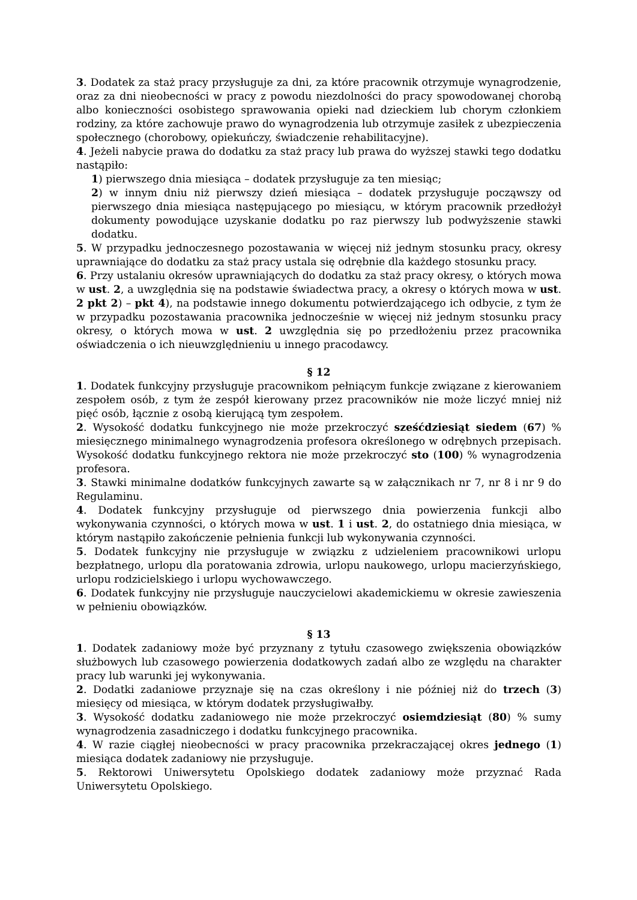3. Dodatek za staż pracy przysługuje za dni, za które pracownik otrzymuje wynagrodzenie, oraz za dni nieobecności w pracy z powodu niezdolności do pracy spowodowanej chorobą albo konieczności osobistego sprawowania opieki nad dzieckiem lub chorym członkiem rodziny, za które zachowuje prawo do wynagrodzenia lub otrzymuje zasiłek z ubezpieczenia społecznego (chorobowy, opiekuńczy, świadczenie rehabilitacyjne).
4. Jeżeli nabycie prawa do dodatku za staż pracy lub prawa do wyższej stawki tego dodatku nastąpiło:
1) pierwszego dnia miesiąca – dodatek przysługuje za ten miesiąc;
2) w innym dniu niż pierwszy dzień miesiąca – dodatek przysługuje począwszy od pierwszego dnia miesiąca następującego po miesiącu, w którym pracownik przedłożył dokumenty powodujące uzyskanie dodatku po raz pierwszy lub podwyższenie stawki dodatku.
5. W przypadku jednoczesnego pozostawania w więcej niż jednym stosunku pracy, okresy uprawniające do dodatku za staż pracy ustala się odrębnie dla każdego stosunku pracy.
6. Przy ustalaniu okresów uprawniających do dodatku za staż pracy okresy, o których mowa w ust. 2, a uwzględnia się na podstawie świadectwa pracy, a okresy o których mowa w ust. 2 pkt 2) – pkt 4), na podstawie innego dokumentu potwierdzającego ich odbycie, z tym że w przypadku pozostawania pracownika jednocześnie w więcej niż jednym stosunku pracy okresy, o których mowa w ust. 2 uwzględnia się po przedłożeniu przez pracownika oświadczenia o ich nieuwzględnieniu u innego pracodawcy.
§ 12
1. Dodatek funkcyjny przysługuje pracownikom pełniącym funkcje związane z kierowaniem zespołem osób, z tym że zespół kierowany przez pracowników nie może liczyć mniej niż pięć osób, łącznie z osobą kierującą tym zespołem.
2. Wysokość dodatku funkcyjnego nie może przekroczyć sześćdziesiąt siedem (67) % miesięcznego minimalnego wynagrodzenia profesora określonego w odrębnych przepisach. Wysokość dodatku funkcyjnego rektora nie może przekroczyć sto (100) % wynagrodzenia profesora.
3. Stawki minimalne dodatków funkcyjnych zawarte są w załącznikach nr 7, nr 8 i nr 9 do Regulaminu.
4. Dodatek funkcyjny przysługuje od pierwszego dnia powierzenia funkcji albo wykonywania czynności, o których mowa w ust. 1 i ust. 2, do ostatniego dnia miesiąca, w którym nastąpiło zakończenie pełnienia funkcji lub wykonywania czynności.
5. Dodatek funkcyjny nie przysługuje w związku z udzieleniem pracownikowi urlopu bezpłatnego, urlopu dla poratowania zdrowia, urlopu naukowego, urlopu macierzyńskiego, urlopu rodzicielskiego i urlopu wychowawczego.
6. Dodatek funkcyjny nie przysługuje nauczycielowi akademickiemu w okresie zawieszenia w pełnieniu obowiązków.
§ 13
1. Dodatek zadaniowy może być przyznany z tytułu czasowego zwiększenia obowiązków służbowych lub czasowego powierzenia dodatkowych zadań albo ze względu na charakter pracy lub warunki jej wykonywania.
2. Dodatki zadaniowe przyznaje się na czas określony i nie później niż do trzech (3) miesięcy od miesiąca, w którym dodatek przysługiwałby.
3. Wysokość dodatku zadaniowego nie może przekroczyć osiemdziesiąt (80) % sumy wynagrodzenia zasadniczego i dodatku funkcyjnego pracownika.
4. W razie ciągłej nieobecności w pracy pracownika przekraczającej okres jednego (1) miesiąca dodatek zadaniowy nie przysługuje.
5. Rektorowi Uniwersytetu Opolskiego dodatek zadaniowy może przyznać Rada Uniwersytetu Opolskiego.